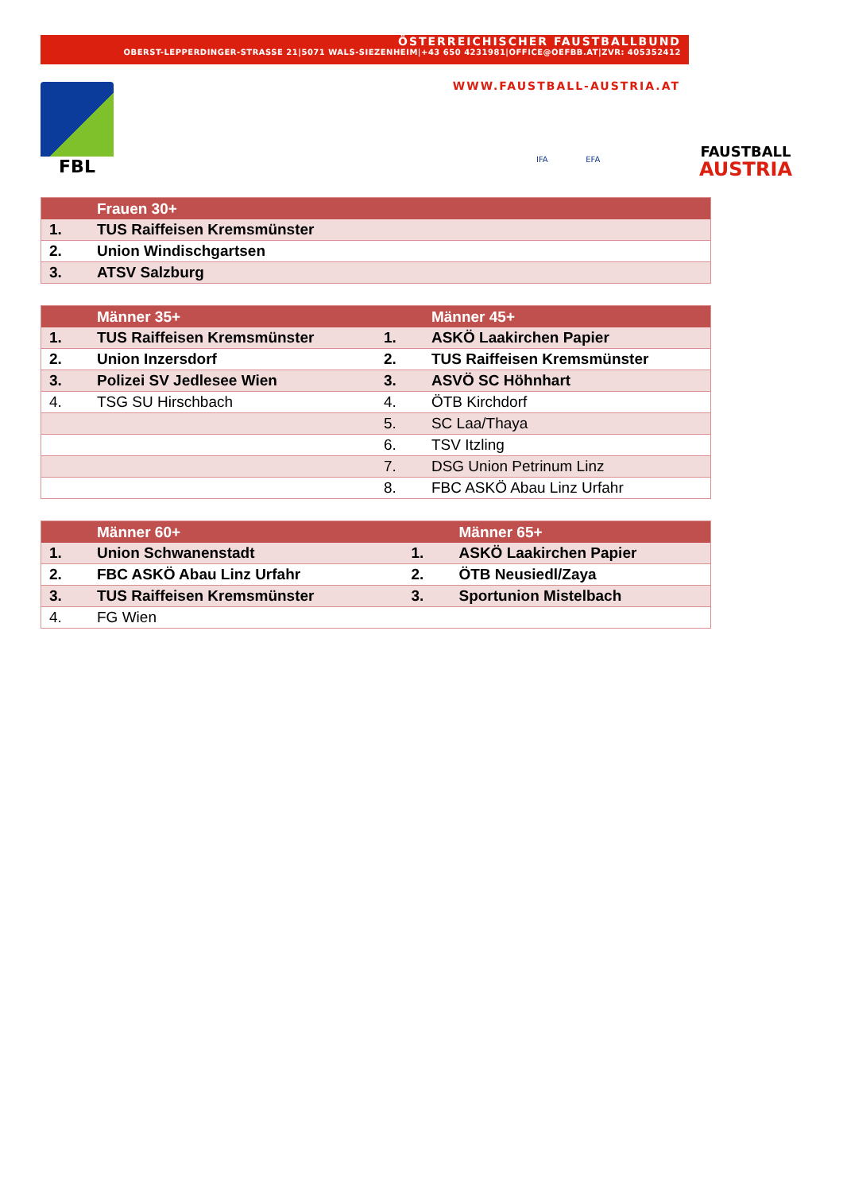ÖSTERREICHISCHER FAUSTBALLBUND
OBERST-LEPPERDINGER-STRASSE 21|5071 WALS-SIEZENHEIM|+43 650 4231981|OFFICE@OEFBB.AT|ZVR: 405352412
WWW.FAUSTBALL-AUSTRIA.AT
FBL
IFA EFA
FAUSTBALL
AUSTRIA
| | Frauen 30+ |
| --- | --- |
| 1. | TUS Raiffeisen Kremsmünster |
| 2. | Union Windischgartsen |
| 3. | ATSV Salzburg |
| | Männer 35+ | | Männer 45+ |
| --- | --- | --- | --- |
| 1. | TUS Raiffeisen Kremsmünster | 1. | ASKÖ Laakirchen Papier |
| 2. | Union Inzersdorf | 2. | TUS Raiffeisen Kremsmünster |
| 3. | Polizei SV Jedlesee Wien | 3. | ASVÖ SC Höhnhart |
| 4. | TSG SU Hirschbach | 4. | ÖTB Kirchdorf |
| | | 5. | SC Laa/Thaya |
| | | 6. | TSV Itzling |
| | | 7. | DSG Union Petrinum Linz |
| | | 8. | FBC ASKÖ Abau Linz Urfahr |
| | Männer 60+ | | Männer 65+ |
| --- | --- | --- | --- |
| 1. | Union Schwanenstadt | 1. | ASKÖ Laakirchen Papier |
| 2. | FBC ASKÖ Abau Linz Urfahr | 2. | ÖTB Neusiedl/Zaya |
| 3. | TUS Raiffeisen Kremsmünster | 3. | Sportunion Mistelbach |
| 4. | FG Wien | | |